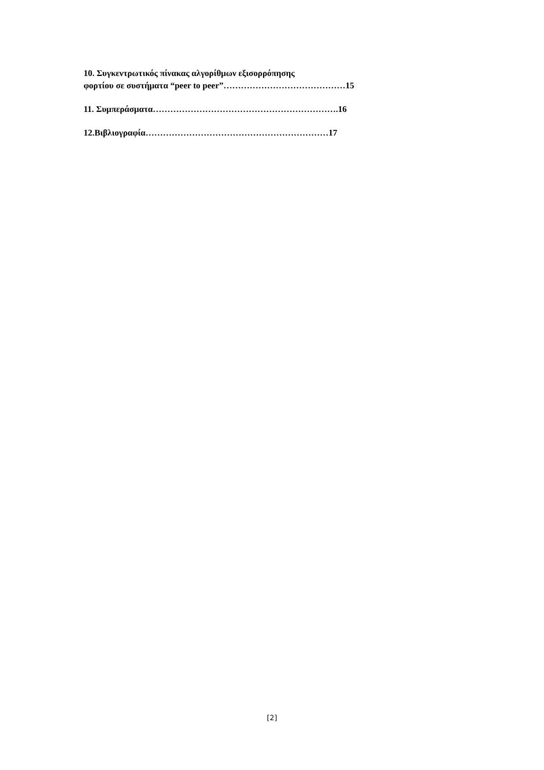10. Συγκεντρωτικός πίνακας αλγορίθμων εξισορρόπησης
φορτίου σε συστήματα “peer to peer”……………………………………15
11. Συμπεράσματα……………………………………………………….16
12.Βιβλιογραφία………………………………………………………17
[2]